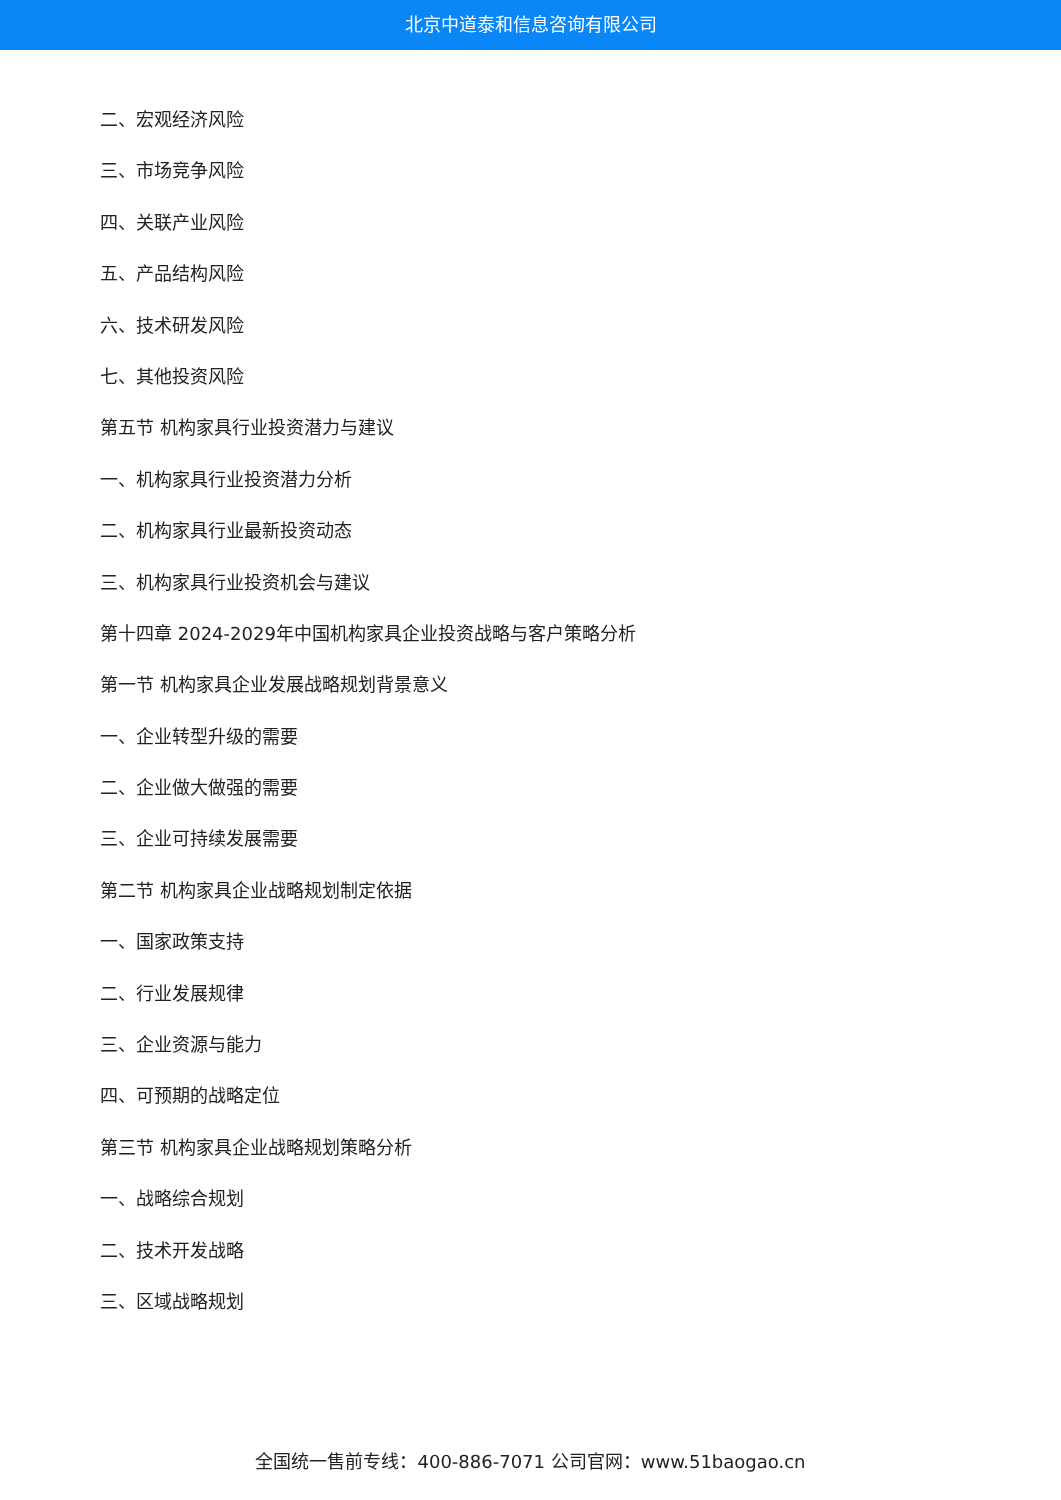北京中道泰和信息咨询有限公司
二、宏观经济风险
三、市场竞争风险
四、关联产业风险
五、产品结构风险
六、技术研发风险
七、其他投资风险
第五节 机构家具行业投资潜力与建议
一、机构家具行业投资潜力分析
二、机构家具行业最新投资动态
三、机构家具行业投资机会与建议
第十四章 2024-2029年中国机构家具企业投资战略与客户策略分析
第一节 机构家具企业发展战略规划背景意义
一、企业转型升级的需要
二、企业做大做强的需要
三、企业可持续发展需要
第二节 机构家具企业战略规划制定依据
一、国家政策支持
二、行业发展规律
三、企业资源与能力
四、可预期的战略定位
第三节 机构家具企业战略规划策略分析
一、战略综合规划
二、技术开发战略
三、区域战略规划
全国统一售前专线：400-886-7071 公司官网：www.51baogao.cn